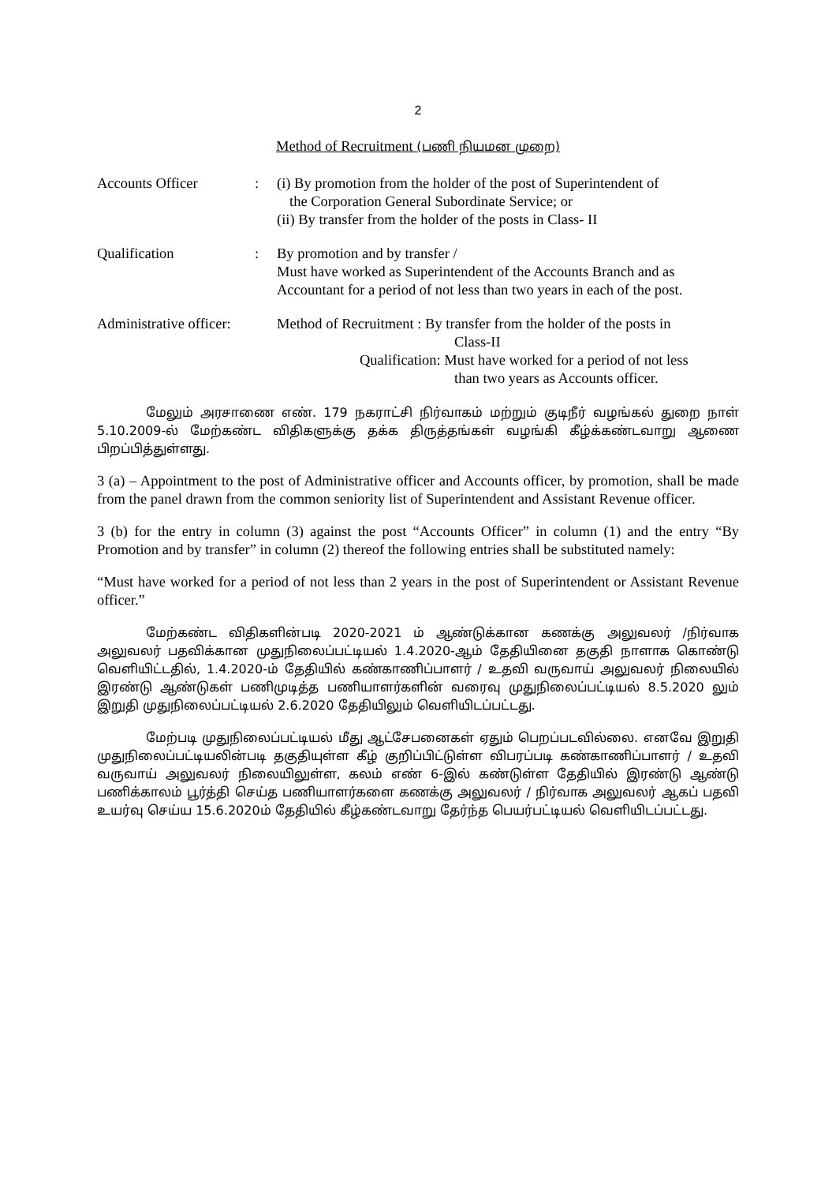2
Method of Recruitment (பணி நியமன முறை)
Accounts Officer : (i) By promotion from the holder of the post of Superintendent of
the Corporation General Subordinate Service; or
(ii) By transfer from the holder of the posts in Class- II
Qualification : By promotion and by transfer /
Must have worked as Superintendent of the Accounts Branch and as Accountant for a period of not less than two years in each of the post.
Administrative officer:
Method of Recruitment : By transfer from the holder of the posts in
Class-II
Qualification: Must have worked for a period of not less
than two years as Accounts officer.
மேலும் அரசாணை எண். 179 நகராட்சி நிர்வாகம் மற்றும் குடிநீர் வழங்கல் துறை நாள் 5.10.2009-ல் மேற்கண்ட விதிகளுக்கு தக்க திருத்தங்கள் வழங்கி கீழ்க்கண்டவாறு ஆணை பிறப்பித்துள்ளது.
3 (a) – Appointment to the post of Administrative officer and Accounts officer, by promotion, shall be made from the panel drawn from the common seniority list of Superintendent and Assistant Revenue officer.
3 (b) for the entry in column (3) against the post “Accounts Officer” in column (1) and the entry “By Promotion and by transfer” in column (2) thereof the following entries shall be substituted namely:
“Must have worked for a period of not less than 2 years in the post of Superintendent or Assistant Revenue officer.”
மேற்கண்ட விதிகளின்படி 2020-2021 ம் ஆண்டுக்கான கணக்கு அலுவலர் /நிர்வாக அலுவலர் பதவிக்கான முதுநிலைப்பட்டியல் 1.4.2020-ஆம் தேதியினை தகுதி நாளாக கொண்டு வெளியிட்டதில், 1.4.2020-ம் தேதியில் கண்காணிப்பாளர் / உதவி வருவாய் அலுவலர் நிலையில் இரண்டு ஆண்டுகள் பணிமுடித்த பணியாளர்களின் வரைவு முதுநிலைப்பட்டியல் 8.5.2020 லும் இறுதி முதுநிலைப்பட்டியல் 2.6.2020 தேதியிலும் வெளியிடப்பட்டது.
மேற்படி முதுநிலைப்பட்டியல் மீது ஆட்சேபனைகள் ஏதும் பெறப்படவில்லை. எனவே இறுதி முதுநிலைப்பட்டியலின்படி தகுதியுள்ள கீழ் குறிப்பிட்டுள்ள விபரப்படி கண்காணிப்பாளர் / உதவி வருவாய் அலுவலர் நிலையிலுள்ள, கலம் எண் 6-இல் கண்டுள்ள தேதியில் இரண்டு ஆண்டு பணிக்காலம் பூர்த்தி செய்த பணியாளர்களை கணக்கு அலுவலர் / நிர்வாக அலுவலர் ஆகப் பதவி உயர்வு செய்ய 15.6.2020ம் தேதியில் கீழ்கண்டவாறு தேர்ந்த பெயர்பட்டியல் வெளியிடப்பட்டது.